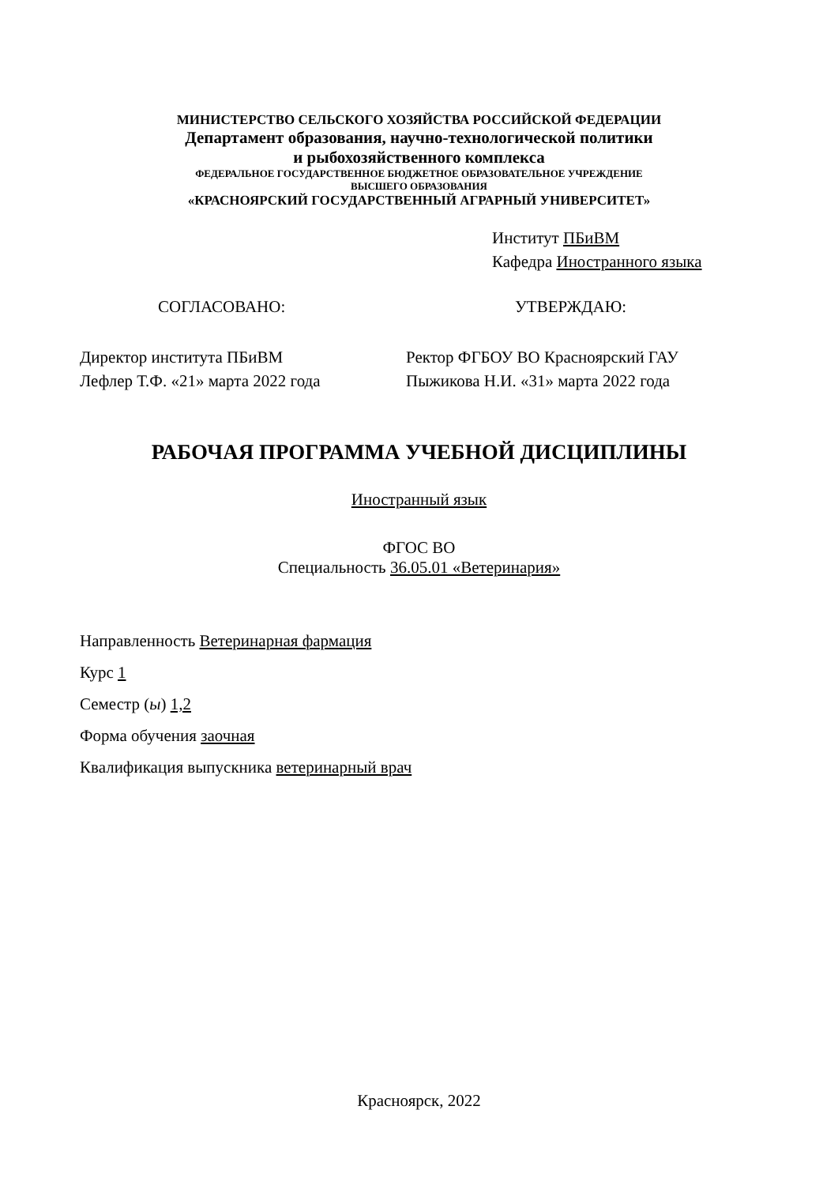МИНИСТЕРСТВО СЕЛЬСКОГО ХОЗЯЙСТВА РОССИЙСКОЙ ФЕДЕРАЦИИ
Департамент образования, научно-технологической политики
и рыбохозяйственного комплекса
ФЕДЕРАЛЬНОЕ ГОСУДАРСТВЕННОЕ БЮДЖЕТНОЕ ОБРАЗОВАТЕЛЬНОЕ УЧРЕЖДЕНИЕ
ВЫСШЕГО ОБРАЗОВАНИЯ
«КРАСНОЯРСКИЙ ГОСУДАРСТВЕННЫЙ АГРАРНЫЙ УНИВЕРСИТЕТ»
Институт ПБиВМ
Кафедра Иностранного языка
СОГЛАСОВАНО: УТВЕРЖДАЮ:
Директор института ПБиВМ
Лефлер Т.Ф. «21» марта 2022 года
Ректор ФГБОУ ВО Красноярский ГАУ
Пыжикова Н.И. «31» марта 2022 года
РАБОЧАЯ ПРОГРАММА УЧЕБНОЙ ДИСЦИПЛИНЫ
Иностранный язык
ФГОС ВО
Специальность 36.05.01 «Ветеринария»
Направленность Ветеринарная фармация
Курс 1
Семестр (ы) 1,2
Форма обучения заочная
Квалификация выпускника ветеринарный врач
Красноярск, 2022